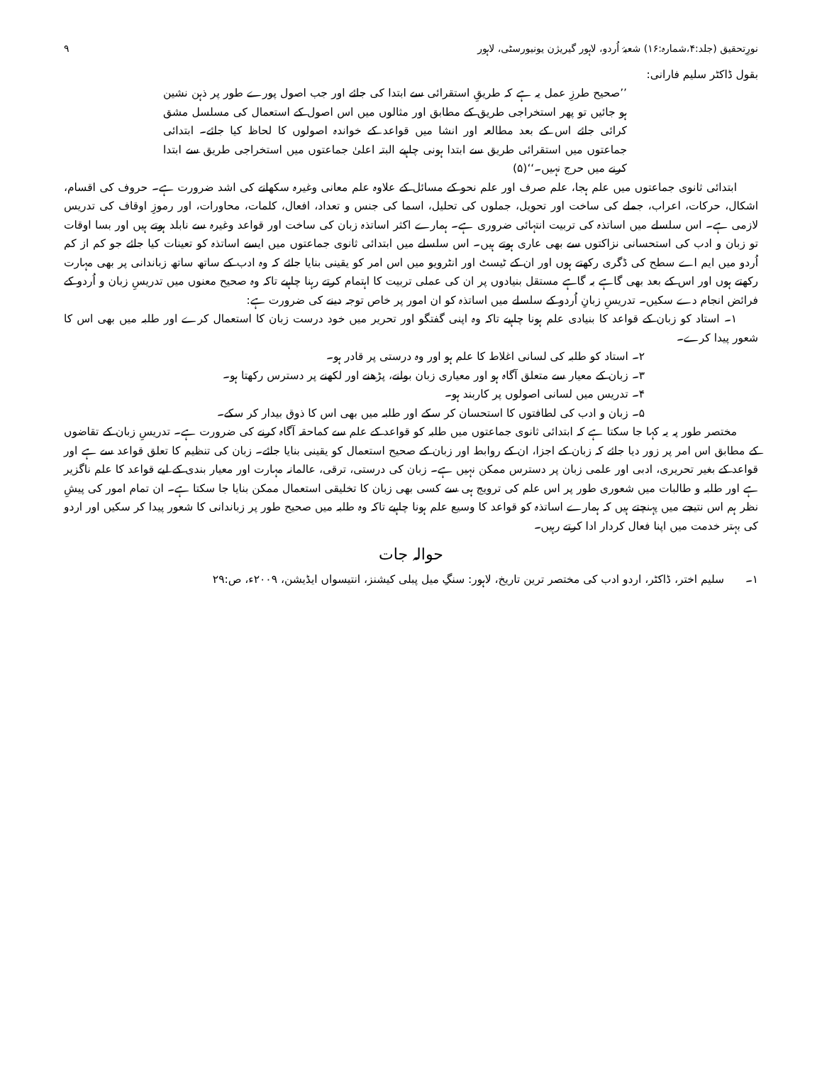نورِتحقیق (جلد:۴،شمارہ:۱۶) شعبۂ اُردو، لاہور گیریژن یونیورسٹی، لاہور ۹
بقول ڈاکٹر سلیم فارانی:
’’صحیح طرزِ عمل یہ ہے کہ طریقِ استقرائی سے ابتدا کی جائے اور جب اصول پورے طور پر ذہن نشین ہو جائیں تو پھر استخراجی طریق کے مطابق اور مثالوں میں اس اصول کے استعمال کی مسلسل مشق کرائی جائے اس کے بعد مطالعہ اور انشا میں قواعد کے خواندہ اصولوں کا لحاظ کیا جائے۔ ابتدائی جماعتوں میں استقرائی طریق سے ابتدا ہونی چاہیے البتہ اعلیٰ جماعتوں میں استخراجی طریق سے ابتدا کرنے میں حرج نہیں۔‘‘(۵)
ابتدائی ثانوی جماعتوں میں علم ہجا، علم صرف اور علم نحو کے مسائل کے علاوہ علم معانی وغیرہ سکھانے کی اشد ضرورت ہے۔ حروف کی اقسام، اشکال، حرکات، اعراب، جملے کی ساخت اور تحویل، جملوں کی تحلیل، اسما کی جنس و تعداد، افعال، کلمات، محاورات، اور رموزِ اوقاف کی تدریس لازمی ہے۔ اس سلسلے میں اساتذہ کی تربیت انتہائی ضروری ہے۔ ہمارے اکثر اساتذہ زبان کی ساخت اور قواعد وغیرہ سے نابلد ہوتے ہیں اور بسا اوقات تو زبان و ادب کی استحسانی نزاکتوں سے بھی عاری ہوتے ہیں۔ اس سلسلے میں ابتدائی ثانوی جماعتوں میں ایسے اساتذہ کو تعینات کیا جائے جو کم از کم اُردو میں ایم اے سطح کی ڈگری رکھتے ہوں اور ان کے ٹیسٹ اور انٹرویو میں اس امر کو یقینی بنایا جائے کہ وہ ادب کے ساتھ ساتھ زباندانی پر بھی مہارت رکھتے ہوں اور اس کے بعد بھی گاہے بہ گاہے مستقل بنیادوں پر ان کی عملی تربیت کا اہتمام کرتے رہنا چاہیے تاکہ وہ صحیح معنوں میں تدریسِ زبان و اُردو کے فرائض انجام دے سکیں۔ تدریسِ زبانِ اُردو کے سلسلے میں اساتذہ کو ان امور پر خاص توجہ دینے کی ضرورت ہے:
۱۔ استاد کو زبان کے قواعد کا بنیادی علم ہونا چاہیے تاکہ وہ اپنی گفتگو اور تحریر میں خود درست زبان کا استعمال کرے اور طلبہ میں بھی اس کا شعور پیدا کرے۔
۲۔ استاد کو طلبہ کی لسانی اغلاط کا علم ہو اور وہ درستی پر قادر ہو۔
۳۔ زبان کے معیار سے متعلق آگاہ ہو اور معیاری زبان بولنے، پڑھنے اور لکھنے پر دسترس رکھتا ہو۔
۴۔ تدریس میں لسانی اصولوں پر کاربند ہو۔
۵۔ زبان و ادب کی لطافتوں کا استحسان کر سکے اور طلبہ میں بھی اس کا ذوق بیدار کر سکے۔
مختصر طور پہ یہ کہا جا سکتا ہے کہ ابتدائی ثانوی جماعتوں میں طلبہ کو قواعد کے علم سے کماحقہ آگاہ کرنے کی ضرورت ہے۔ تدریسِ زبان کے تقاضوں کے مطابق اس امر پر زور دیا جائے کہ زبان کے اجزا، ان کے روابط اور زبان کے صحیح استعمال کو یقینی بنایا جائے۔ زبان کی تنظیم کا تعلق قواعد سے ہے اور قواعد کے بغیر تحریری، ادبی اور علمی زبان پر دسترس ممکن نہیں ہے۔ زبان کی درستی، ترقی، عالمانہ مہارت اور معیار بندی کے لیے قواعد کا علم ناگزیر ہے اور طلبہ و طالبات میں شعوری طور پر اس علم کی ترویج ہی سے کسی بھی زبان کا تخلیقی استعمال ممکن بنایا جا سکتا ہے۔ ان تمام امور کی پیشِ نظر ہم اس نتیجے میں پہنچتے ہیں کہ ہمارے اساتذہ کو قواعد کا وسیع علم ہونا چاہیے تاکہ وہ طلبہ میں صحیح طور پر زباندانی کا شعور پیدا کر سکیں اور اردو کی بہتر خدمت میں اپنا فعال کردار ادا کرتے رہیں۔
حوالہ جات
۱۔ سلیم اختر، ڈاکٹر، اردو ادب کی مختصر ترین تاریخ، لاہور: سنگِ میل پبلی کیشنز، انتیسواں ایڈیشن، ۲۰۰۹ء، ص:۲۹